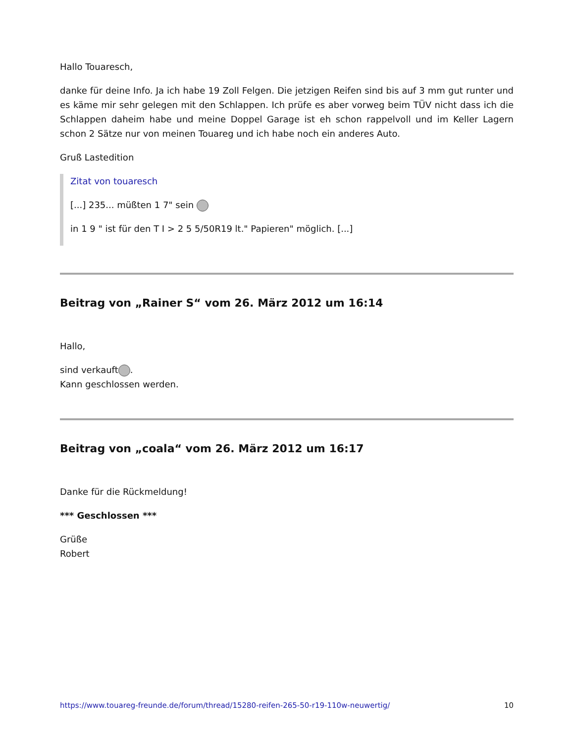Hallo Touaresch,
danke für deine Info. Ja ich habe 19 Zoll Felgen. Die jetzigen Reifen sind bis auf 3 mm gut runter und es käme mir sehr gelegen mit den Schlappen. Ich prüfe es aber vorweg beim TÜV nicht dass ich die Schlappen daheim habe und meine Doppel Garage ist eh schon rappelvoll und im Keller Lagern schon 2 Sätze nur von meinen Touareg und ich habe noch ein anderes Auto.
Gruß Lastedition
Zitat von touaresch
[...] 235... müßten 1 7" sein
in 1 9 " ist für den T I > 2 5 5/50R19 lt." Papieren" möglich. [...]
Beitrag von „Rainer S“ vom 26. März 2012 um 16:14
Hallo,
sind verkauft .
Kann geschlossen werden.
Beitrag von „coala“ vom 26. März 2012 um 16:17
Danke für die Rückmeldung!
*** Geschlossen ***
Grüße
Robert
https://www.touareg-freunde.de/forum/thread/15280-reifen-265-50-r19-110w-neuwertig/ 10